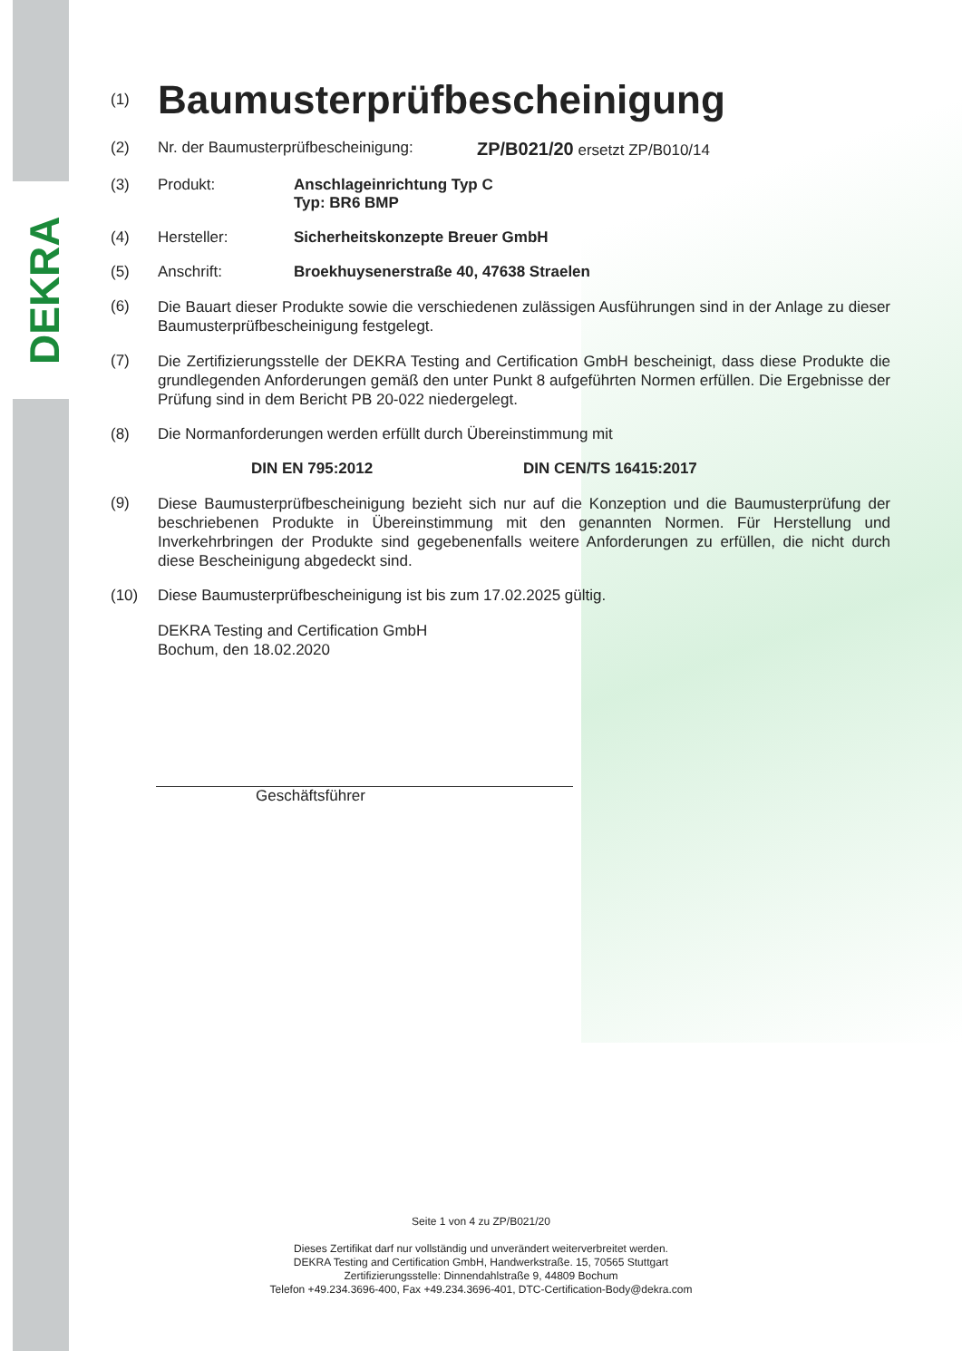DEKRA
(1)
Baumusterprüfbescheinigung
(2) Nr. der Baumusterprüfbescheinigung:
ZP/B021/20 ersetzt ZP/B010/14
(3) Produkt: Anschlageinrichtung Typ C
Typ: BR6 BMP
(4) Hersteller: Sicherheitskonzepte Breuer GmbH
(5) Anschrift: Broekhuysenerstraße 40, 47638 Straelen
(6)
Die Bauart dieser Produkte sowie die verschiedenen zulässigen Ausführungen sind in der Anlage zu dieser Baumusterprüfbescheinigung festgelegt.
(7)
Die Zertifizierungsstelle der DEKRA Testing and Certification GmbH bescheinigt, dass diese Produkte die grundlegenden Anforderungen gemäß den unter Punkt 8 aufgeführten Normen erfüllen. Die Ergebnisse der Prüfung sind in dem Bericht PB 20-022 niedergelegt.
(8) Die Normanforderungen werden erfüllt durch Übereinstimmung mit
DIN EN 795:2012 DIN CEN/TS 16415:2017
(9)
Diese Baumusterprüfbescheinigung bezieht sich nur auf die Konzeption und die Baumusterprüfung der beschriebenen Produkte in Übereinstimmung mit den genannten Normen. Für Herstellung und Inverkehrbringen der Produkte sind gegebenenfalls weitere Anforderungen zu erfüllen, die nicht durch diese Bescheinigung abgedeckt sind.
(10) Diese Baumusterprüfbescheinigung ist bis zum 17.02.2025 gültig.
DEKRA Testing and Certification GmbH
Bochum, den 18.02.2020
Geschäftsführer
Seite 1 von 4 zu ZP/B021/20
Dieses Zertifikat darf nur vollständig und unverändert weiterverbreitet werden.
DEKRA Testing and Certification GmbH, Handwerkstraße. 15, 70565 Stuttgart
Zertifizierungsstelle: Dinnendahlstraße 9, 44809 Bochum
Telefon +49.234.3696-400, Fax +49.234.3696-401, DTC-Certification-Body@dekra.com